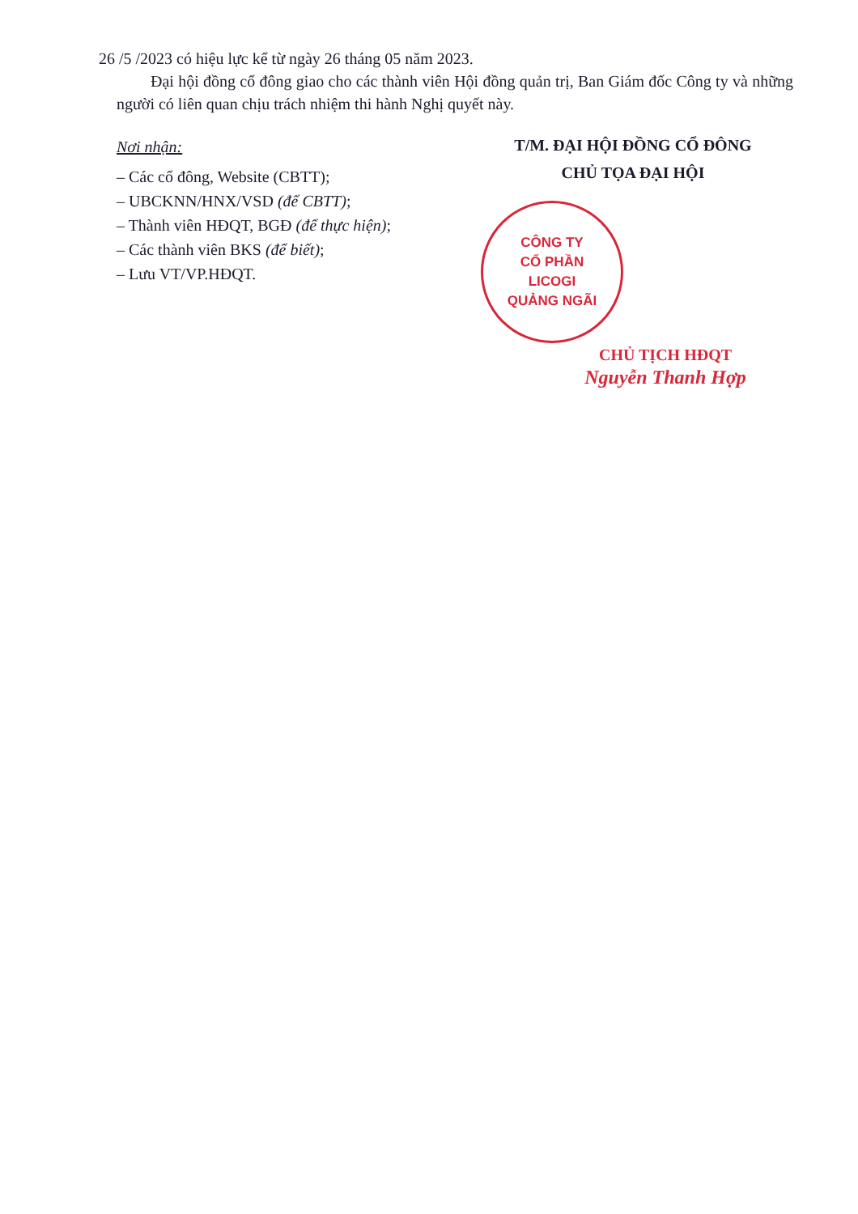26 /5 /2023 có hiệu lực kể từ ngày 26 tháng 05 năm 2023.
Đại hội đồng cổ đông giao cho các thành viên Hội đồng quản trị, Ban Giám đốc Công ty và những người có liên quan chịu trách nhiệm thi hành Nghị quyết này.
Nơi nhận:
– Các cổ đông, Website (CBTT);
– UBCKNN/HNX/VSD (để CBTT);
– Thành viên HĐQT, BGĐ (để thực hiện);
– Các thành viên BKS (để biết);
– Lưu VT/VP.HĐQT.
T/M. ĐẠI HỘI ĐỒNG CỔ ĐÔNG
CHỦ TỌA ĐẠI HỘI
CÔNG TY
CỔ PHẦN
LICOGI
QUẢNG NGÃI
CHỦ TỊCH HĐQT
Nguyễn Thanh Hợp